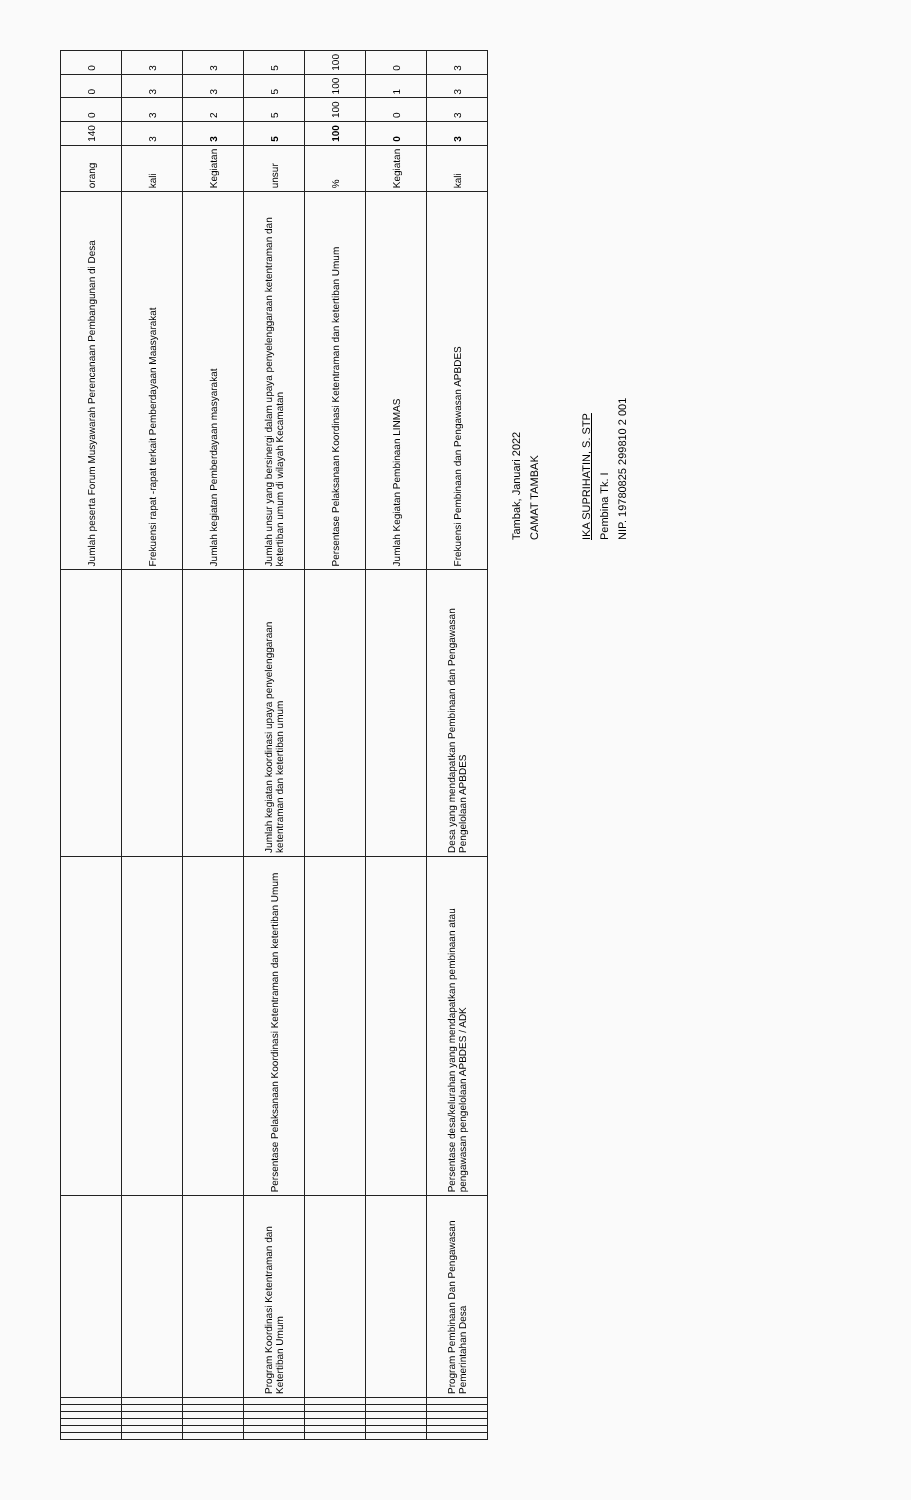| | | | | | | | | | Jumlah peserta Forum Musyawarah Perencanaan Pembangunan di Desa | orang | 140 | 0 | 0 | 0 |
| | | | | | | | | | Frekuensi rapat -rapat terkait Pemberdayaan Maasyarakat | kali | 3 | 3 | 3 | 3 |
| | | | | | | | | | Jumlah kegiatan Pemberdayaan masyarakat | Kegiatan | 3 | 2 | 3 | 3 |
| | | | | | | Program Koordinasi Ketentraman dan Ketertiban Umum | Persentase Pelaksanaan Koordinasi Ketentraman dan ketertiban Umum | Jumlah kegiatan koordinasi upaya penyelenggaraan ketentraman dan ketertiban umum | Jumlah unsur yang bersinergi dalam upaya penyelenggaraan ketentraman dan ketertiban umum di wilayah Kecamatan | unsur | 5 | 5 | 5 | 5 |
| | | | | | | | | | Persentase Pelaksanaan Koordinasi Ketentraman dan ketertiban Umum | % | 100 | 100 | 100 | 100 |
| | | | | | | | | | Jumlah Kegiatan Pembinaan LINMAS | Kegiatan | 0 | 0 | 1 | 0 |
| | | | | | | Program Pembinaan Dan Pengawasan Pemerintahan Desa | Persentase desa/kelurahan yang mendapatkan pembinaan atau pengawasan pengelolaan APBDES / ADK | Desa yang mendapatkan Pembinaan dan Pengawasan Pengelolaan APBDES | Frekuensi Pembinaan dan Pengawasan APBDES | kali | 3 | 3 | 3 | 3 |
Tambak, Januari 2022
CAMAT TAMBAK
IKA SUPRIHATIN, S. STP
Pembina Tk. I
NIP. 19780825 299810 2 001